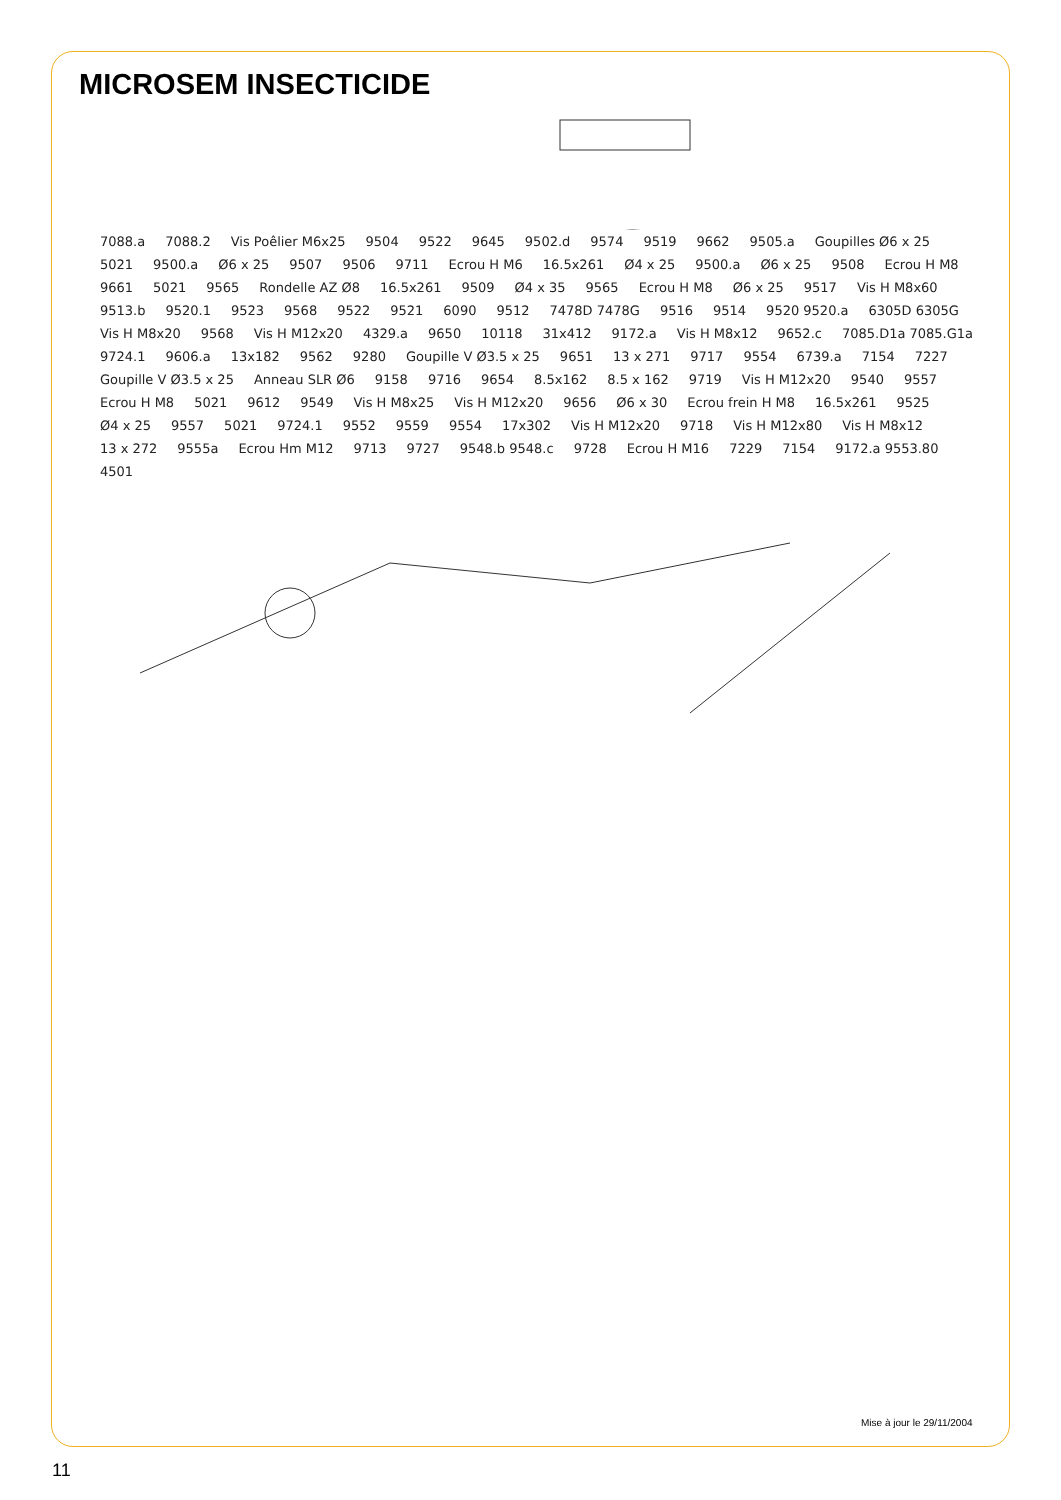MICROSEM INSECTICIDE
7088.a 7088.2 Vis Poêlier M6x25 9504 9522 9645 9502.d 9574 9519 9662 9505.a Goupilles Ø6 x 25 5021 9500.a Ø6 x 25 9507 9506 9711 Ecrou H M6 16.5x261 Ø4 x 25 9500.a Ø6 x 25 9508 Ecrou H M8 9661 5021 9565 Rondelle AZ Ø8 16.5x261 9509 Ø4 x 35 9565 Ecrou H M8 Ø6 x 25 9517 Vis H M8x60 9513.b 9520.1 9523 9568 9522 9521 6090 9512 7478D 7478G 9516 9514 9520 9520.a 6305D 6305G Vis H M8x20 9568 Vis H M12x20 4329.a 9650 10118 31x412 9172.a Vis H M8x12 9652.c 7085.D1a 7085.G1a 9724.1 9606.a 13x182 9562 9280 Goupille V Ø3.5 x 25 9651 13 x 271 9717 9554 6739.a 7154 7227 Goupille V Ø3.5 x 25 Anneau SLR Ø6 9158 9716 9654 8.5x162 8.5 x 162 9719 Vis H M12x20 9540 9557 Ecrou H M8 5021 9612 9549 Vis H M8x25 Vis H M12x20 9656 Ø6 x 30 Ecrou frein H M8 16.5x261 9525 Ø4 x 25 9557 5021 9724.1 9552 9559 9554 17x302 Vis H M12x20 9718 Vis H M12x80 Vis H M8x12 13 x 272 9555a Ecrou Hm M12 9713 9727 9548.b 9548.c 9728 Ecrou H M16 7229 7154 9172.a 9553.80 4501
Mise à jour le 29/11/2004
11